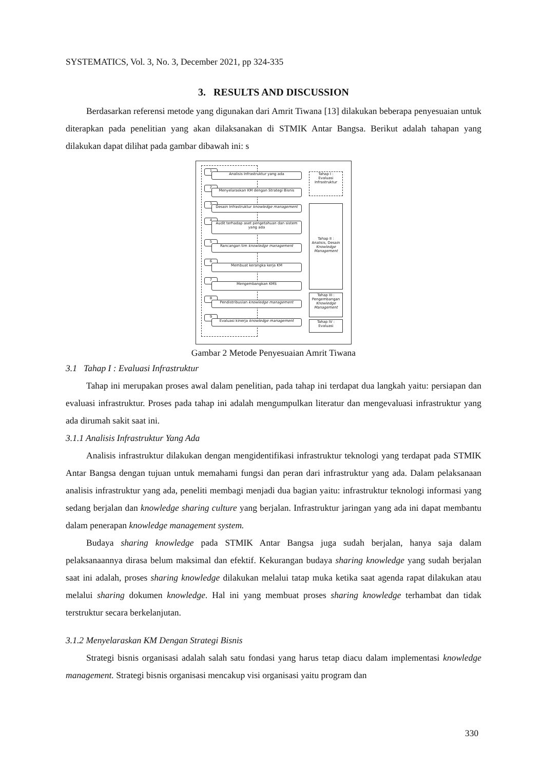SYSTEMATICS, Vol. 3, No. 3, December 2021, pp 324-335
3. RESULTS AND DISCUSSION
Berdasarkan referensi metode yang digunakan dari Amrit Tiwana [13] dilakukan beberapa penyesuaian untuk diterapkan pada penelitian yang akan dilaksanakan di STMIK Antar Bangsa. Berikut adalah tahapan yang dilakukan dapat dilihat pada gambar dibawah ini: s
1
Analisis Infrastruktur yang ada
2
Menyelaraskan KM dengan Strategi Bisnis
3
Desain Infrastruktur knowledge management
4
Audit terhadap aset pengetahuan dan sistem yang ada
5
Rancangan tim knowledge management
6
Membuat kerangka kerja KM
7
Mengembangkan KMS
8
Pendistribusian knowledge management
9
Evaluasi kinerja knowledge management
Tahap I :
Evaluasi
Infrastruktur
Tahap II :
Analisis, Desain
Knowledge Management
Tahap III :
Pengembangan
Knowledge Management
Tahap IV :
Evaluasi
Gambar 2 Metode Penyesuaian Amrit Tiwana
3.1 Tahap I : Evaluasi Infrastruktur
Tahap ini merupakan proses awal dalam penelitian, pada tahap ini terdapat dua langkah yaitu: persiapan dan evaluasi infrastruktur. Proses pada tahap ini adalah mengumpulkan literatur dan mengevaluasi infrastruktur yang ada dirumah sakit saat ini.
3.1.1 Analisis Infrastruktur Yang Ada
Analisis infrastruktur dilakukan dengan mengidentifikasi infrastruktur teknologi yang terdapat pada STMIK Antar Bangsa dengan tujuan untuk memahami fungsi dan peran dari infrastruktur yang ada. Dalam pelaksanaan analisis infrastruktur yang ada, peneliti membagi menjadi dua bagian yaitu: infrastruktur teknologi informasi yang sedang berjalan dan knowledge sharing culture yang berjalan. Infrastruktur jaringan yang ada ini dapat membantu dalam penerapan knowledge management system.
Budaya sharing knowledge pada STMIK Antar Bangsa juga sudah berjalan, hanya saja dalam pelaksanaannya dirasa belum maksimal dan efektif. Kekurangan budaya sharing knowledge yang sudah berjalan saat ini adalah, proses sharing knowledge dilakukan melalui tatap muka ketika saat agenda rapat dilakukan atau melalui sharing dokumen knowledge. Hal ini yang membuat proses sharing knowledge terhambat dan tidak terstruktur secara berkelanjutan.
3.1.2 Menyelaraskan KM Dengan Strategi Bisnis
Strategi bisnis organisasi adalah salah satu fondasi yang harus tetap diacu dalam implementasi knowledge management. Strategi bisnis organisasi mencakup visi organisasi yaitu program dan
330